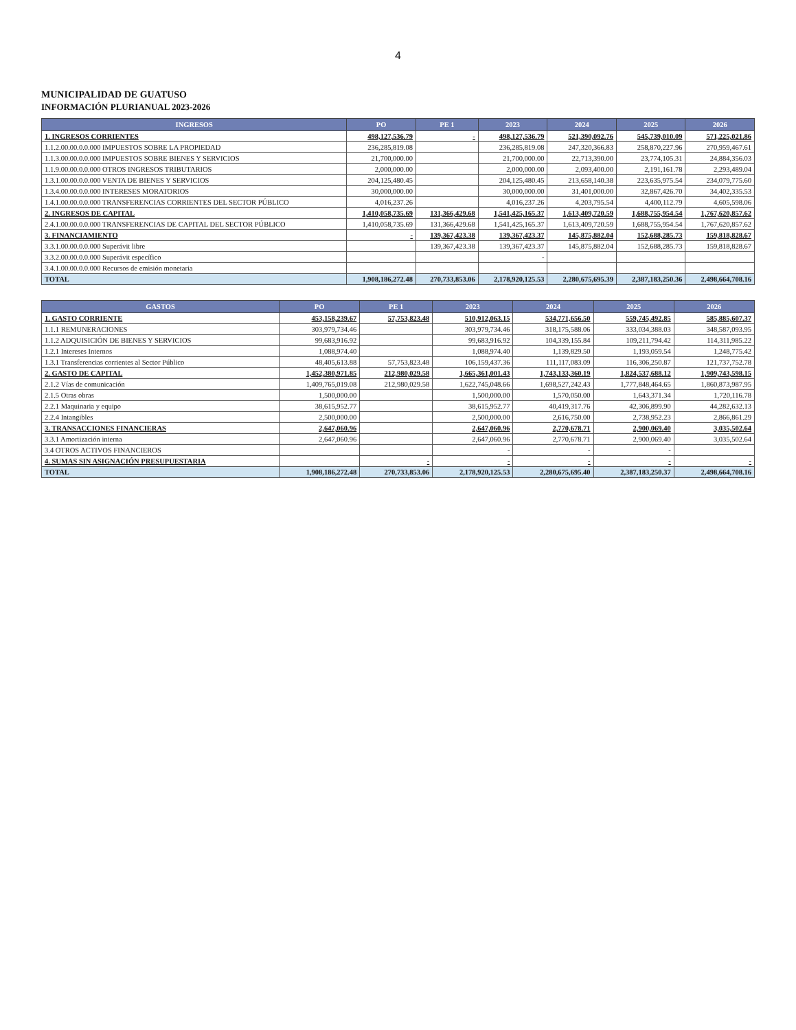4
MUNICIPALIDAD DE GUATUSO
INFORMACIÓN PLURIANUAL 2023-2026
| INGRESOS | PO | PE 1 | 2023 | 2024 | 2025 | 2026 |
| --- | --- | --- | --- | --- | --- | --- |
| 1. INGRESOS CORRIENTES | 498,127,536.79 | - | 498,127,536.79 | 521,390,092.76 | 545,739,010.09 | 571,225,021.86 |
| 1.1.2.00.00.0.0.000 IMPUESTOS SOBRE LA PROPIEDAD | 236,285,819.08 | | 236,285,819.08 | 247,320,366.83 | 258,870,227.96 | 270,959,467.61 |
| 1.1.3.00.00.0.0.000 IMPUESTOS SOBRE BIENES Y SERVICIOS | 21,700,000.00 | | 21,700,000.00 | 22,713,390.00 | 23,774,105.31 | 24,884,356.03 |
| 1.1.9.00.00.0.0.000 OTROS INGRESOS TRIBUTARIOS | 2,000,000.00 | | 2,000,000.00 | 2,093,400.00 | 2,191,161.78 | 2,293,489.04 |
| 1.3.1.00.00.0.0.000 VENTA DE BIENES Y SERVICIOS | 204,125,480.45 | | 204,125,480.45 | 213,658,140.38 | 223,635,975.54 | 234,079,775.60 |
| 1.3.4.00.00.0.0.000 INTERESES MORATORIOS | 30,000,000.00 | | 30,000,000.00 | 31,401,000.00 | 32,867,426.70 | 34,402,335.53 |
| 1.4.1.00.00.0.0.000 TRANSFERENCIAS CORRIENTES DEL SECTOR PÚBLICO | 4,016,237.26 | | 4,016,237.26 | 4,203,795.54 | 4,400,112.79 | 4,605,598.06 |
| 2. INGRESOS DE CAPITAL | 1,410,058,735.69 | 131,366,429.68 | 1,541,425,165.37 | 1,613,409,720.59 | 1,688,755,954.54 | 1,767,620,857.62 |
| 2.4.1.00.00.0.0.000 TRANSFERENCIAS DE CAPITAL DEL SECTOR PÚBLICO | 1,410,058,735.69 | 131,366,429.68 | 1,541,425,165.37 | 1,613,409,720.59 | 1,688,755,954.54 | 1,767,620,857.62 |
| 3. FINANCIAMIENTO | - | 139,367,423.38 | 139,367,423.37 | 145,875,882.04 | 152,688,285.73 | 159,818,828.67 |
| 3.3.1.00.00.0.0.000 Superávit libre | | 139,367,423.38 | 139,367,423.37 | 145,875,882.04 | 152,688,285.73 | 159,818,828.67 |
| 3.3.2.00.00.0.0.000 Superávit específico | | | - | | | |
| 3.4.1.00.00.0.0.000 Recursos de emisión monetaria | | | | | | |
| TOTAL | 1,908,186,272.48 | 270,733,853.06 | 2,178,920,125.53 | 2,280,675,695.39 | 2,387,183,250.36 | 2,498,664,708.16 |
| GASTOS | PO | PE 1 | 2023 | 2024 | 2025 | 2026 |
| --- | --- | --- | --- | --- | --- | --- |
| 1. GASTO CORRIENTE | 453,158,239.67 | 57,753,823.48 | 510,912,063.15 | 534,771,656.50 | 559,745,492.85 | 585,885,607.37 |
| 1.1.1 REMUNERACIONES | 303,979,734.46 | | 303,979,734.46 | 318,175,588.06 | 333,034,388.03 | 348,587,093.95 |
| 1.1.2 ADQUISICIÓN DE BIENES Y SERVICIOS | 99,683,916.92 | | 99,683,916.92 | 104,339,155.84 | 109,211,794.42 | 114,311,985.22 |
| 1.2.1 Intereses Internos | 1,088,974.40 | | 1,088,974.40 | 1,139,829.50 | 1,193,059.54 | 1,248,775.42 |
| 1.3.1 Transferencias corrientes al Sector Público | 48,405,613.88 | 57,753,823.48 | 106,159,437.36 | 111,117,083.09 | 116,306,250.87 | 121,737,752.78 |
| 2. GASTO DE CAPITAL | 1,452,380,971.85 | 212,980,029.58 | 1,665,361,001.43 | 1,743,133,360.19 | 1,824,537,688.12 | 1,909,743,598.15 |
| 2.1.2 Vías de comunicación | 1,409,765,019.08 | 212,980,029.58 | 1,622,745,048.66 | 1,698,527,242.43 | 1,777,848,464.65 | 1,860,873,987.95 |
| 2.1.5 Otras obras | 1,500,000.00 | | 1,500,000.00 | 1,570,050.00 | 1,643,371.34 | 1,720,116.78 |
| 2.2.1 Maquinaria y equipo | 38,615,952.77 | | 38,615,952.77 | 40,419,317.76 | 42,306,899.90 | 44,282,632.13 |
| 2.2.4 Intangibles | 2,500,000.00 | | 2,500,000.00 | 2,616,750.00 | 2,738,952.23 | 2,866,861.29 |
| 3. TRANSACCIONES FINANCIERAS | 2,647,060.96 | | 2,647,060.96 | 2,770,678.71 | 2,900,069.40 | 3,035,502.64 |
| 3.3.1 Amortización interna | 2,647,060.96 | | 2,647,060.96 | 2,770,678.71 | 2,900,069.40 | 3,035,502.64 |
| 3.4 OTROS ACTIVOS FINANCIEROS | | | - | - | - | |
| 4. SUMAS SIN ASIGNACIÓN PRESUPUESTARIA | | - | - | - | - | - |
| TOTAL | 1,908,186,272.48 | 270,733,853.06 | 2,178,920,125.53 | 2,280,675,695.40 | 2,387,183,250.37 | 2,498,664,708.16 |